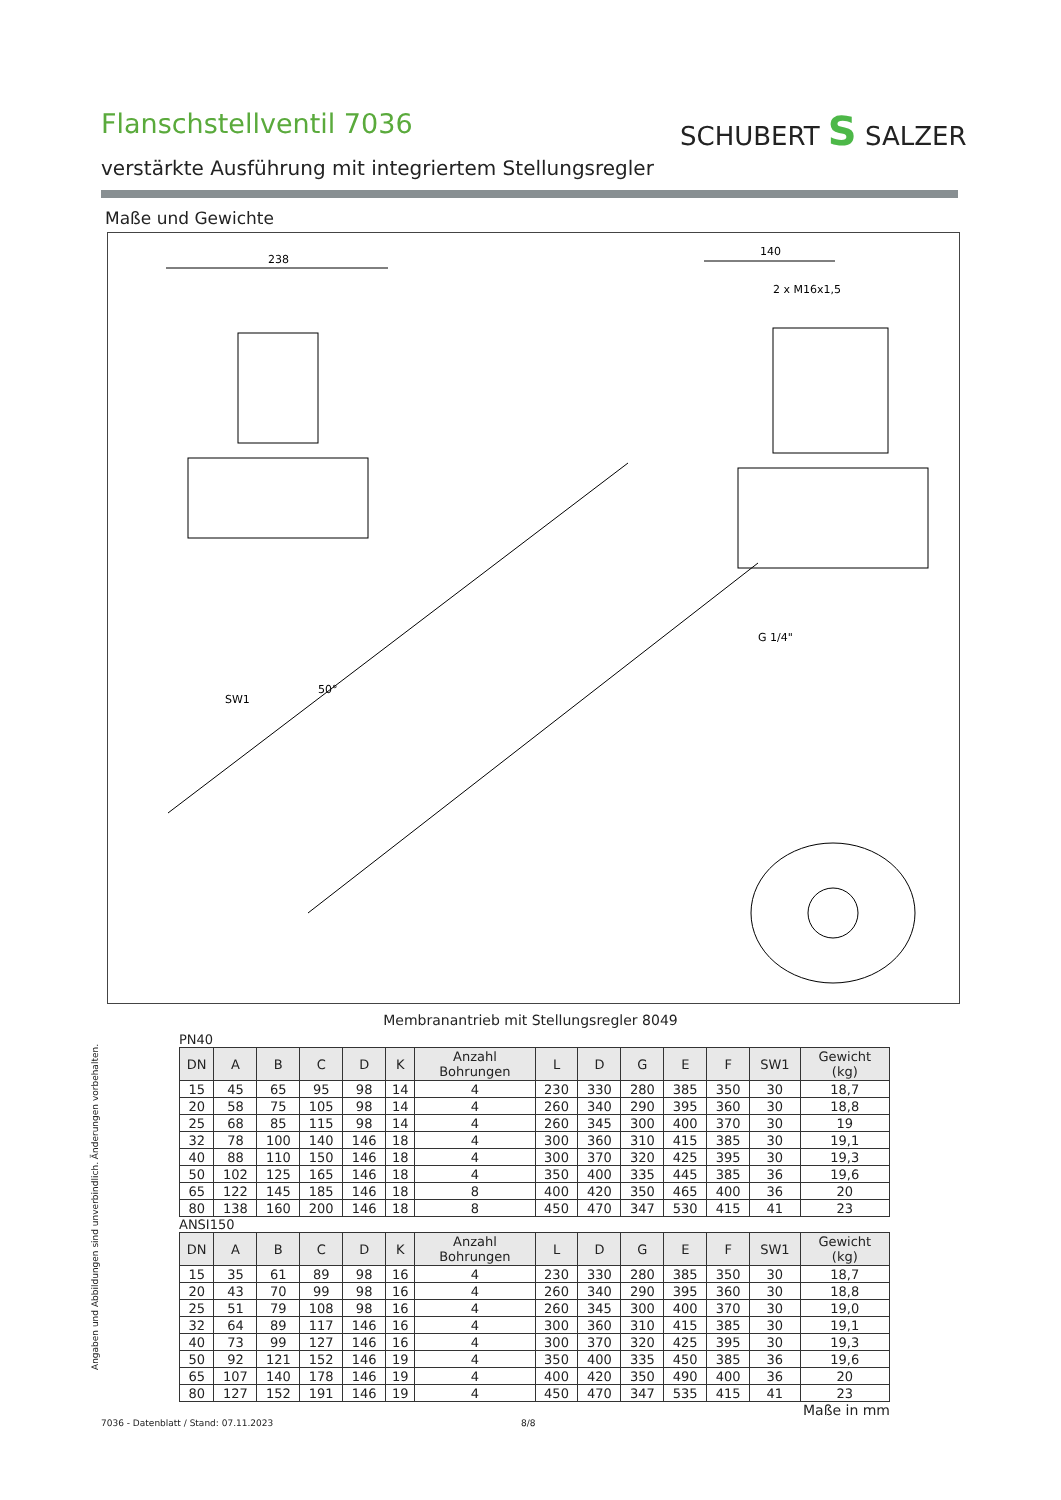Flanschstellventil 7036 SCHUBERT S SALZER
verstärkte Ausführung mit integriertem Stellungsregler
Maße und Gewichte
238
140
2 x M16x1,5
G 1/4"
SW1
50°
Membranantrieb mit Stellungsregler 8049
Angaben und Abbildungen sind unverbindlich. Änderungen vorbehalten.
PN40
| DN | A | B | C | D | K | Anzahl Bohrungen | L | D | G | E | F | SW1 | Gewicht (kg) |
| --- | --- | --- | --- | --- | --- | --- | --- | --- | --- | --- | --- | --- | --- |
| 15 | 45 | 65 | 95 | 98 | 14 | 4 | 230 | 330 | 280 | 385 | 350 | 30 | 18,7 |
| 20 | 58 | 75 | 105 | 98 | 14 | 4 | 260 | 340 | 290 | 395 | 360 | 30 | 18,8 |
| 25 | 68 | 85 | 115 | 98 | 14 | 4 | 260 | 345 | 300 | 400 | 370 | 30 | 19 |
| 32 | 78 | 100 | 140 | 146 | 18 | 4 | 300 | 360 | 310 | 415 | 385 | 30 | 19,1 |
| 40 | 88 | 110 | 150 | 146 | 18 | 4 | 300 | 370 | 320 | 425 | 395 | 30 | 19,3 |
| 50 | 102 | 125 | 165 | 146 | 18 | 4 | 350 | 400 | 335 | 445 | 385 | 36 | 19,6 |
| 65 | 122 | 145 | 185 | 146 | 18 | 8 | 400 | 420 | 350 | 465 | 400 | 36 | 20 |
| 80 | 138 | 160 | 200 | 146 | 18 | 8 | 450 | 470 | 347 | 530 | 415 | 41 | 23 |
ANSI150
| DN | A | B | C | D | K | Anzahl Bohrungen | L | D | G | E | F | SW1 | Gewicht (kg) |
| --- | --- | --- | --- | --- | --- | --- | --- | --- | --- | --- | --- | --- | --- |
| 15 | 35 | 61 | 89 | 98 | 16 | 4 | 230 | 330 | 280 | 385 | 350 | 30 | 18,7 |
| 20 | 43 | 70 | 99 | 98 | 16 | 4 | 260 | 340 | 290 | 395 | 360 | 30 | 18,8 |
| 25 | 51 | 79 | 108 | 98 | 16 | 4 | 260 | 345 | 300 | 400 | 370 | 30 | 19,0 |
| 32 | 64 | 89 | 117 | 146 | 16 | 4 | 300 | 360 | 310 | 415 | 385 | 30 | 19,1 |
| 40 | 73 | 99 | 127 | 146 | 16 | 4 | 300 | 370 | 320 | 425 | 395 | 30 | 19,3 |
| 50 | 92 | 121 | 152 | 146 | 19 | 4 | 350 | 400 | 335 | 450 | 385 | 36 | 19,6 |
| 65 | 107 | 140 | 178 | 146 | 19 | 4 | 400 | 420 | 350 | 490 | 400 | 36 | 20 |
| 80 | 127 | 152 | 191 | 146 | 19 | 4 | 450 | 470 | 347 | 535 | 415 | 41 | 23 |
Maße in mm
7036 - Datenblatt / Stand: 07.11.2023
8/8